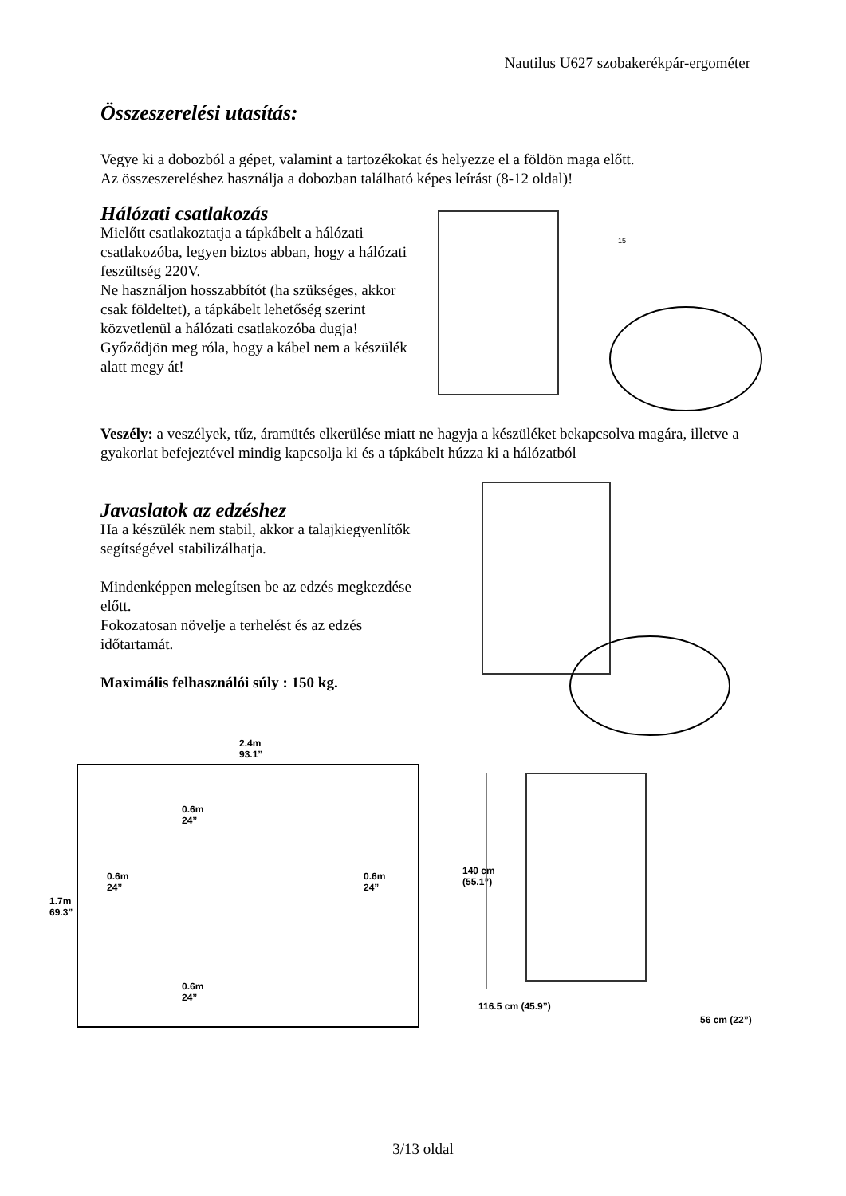Nautilus U627 szobakerékpár-ergométer
Összeszerelési utasítás:
Vegye ki a dobozból a gépet, valamint a tartozékokat és helyezze el a földön maga előtt.
Az összeszereléshez használja a dobozban található képes leírást (8-12 oldal)!
Hálózati csatlakozás
Mielőtt csatlakoztatja a tápkábelt a hálózati csatlakozóba, legyen biztos abban, hogy a hálózati feszültség 220V.
Ne használjon hosszabbítót (ha szükséges, akkor csak földeltet), a tápkábelt lehetőség szerint közvetlenül a hálózati csatlakozóba dugja!
Győződjön meg róla, hogy a kábel nem a készülék alatt megy át!
15
Veszély: a veszélyek, tűz, áramütés elkerülése miatt ne hagyja a készüléket bekapcsolva magára, illetve a gyakorlat befejeztével mindig kapcsolja ki és a tápkábelt húzza ki a hálózatból
Javaslatok az edzéshez
Ha a készülék nem stabil, akkor a talajkiegyenlítők segítségével stabilizálhatja.
Mindenképpen melegítsen be az edzés megkezdése előtt.
Fokozatosan növelje a terhelést és az edzés időtartamát.
Maximális felhasználói súly : 150 kg.
2.4m
93.1”
0.6m
24”
0.6m
24”
0.6m
24”
1.7m
69.3”
0.6m
24”
140 cm
(55.1”)
116.5 cm (45.9”)
56 cm (22”)
3/13 oldal